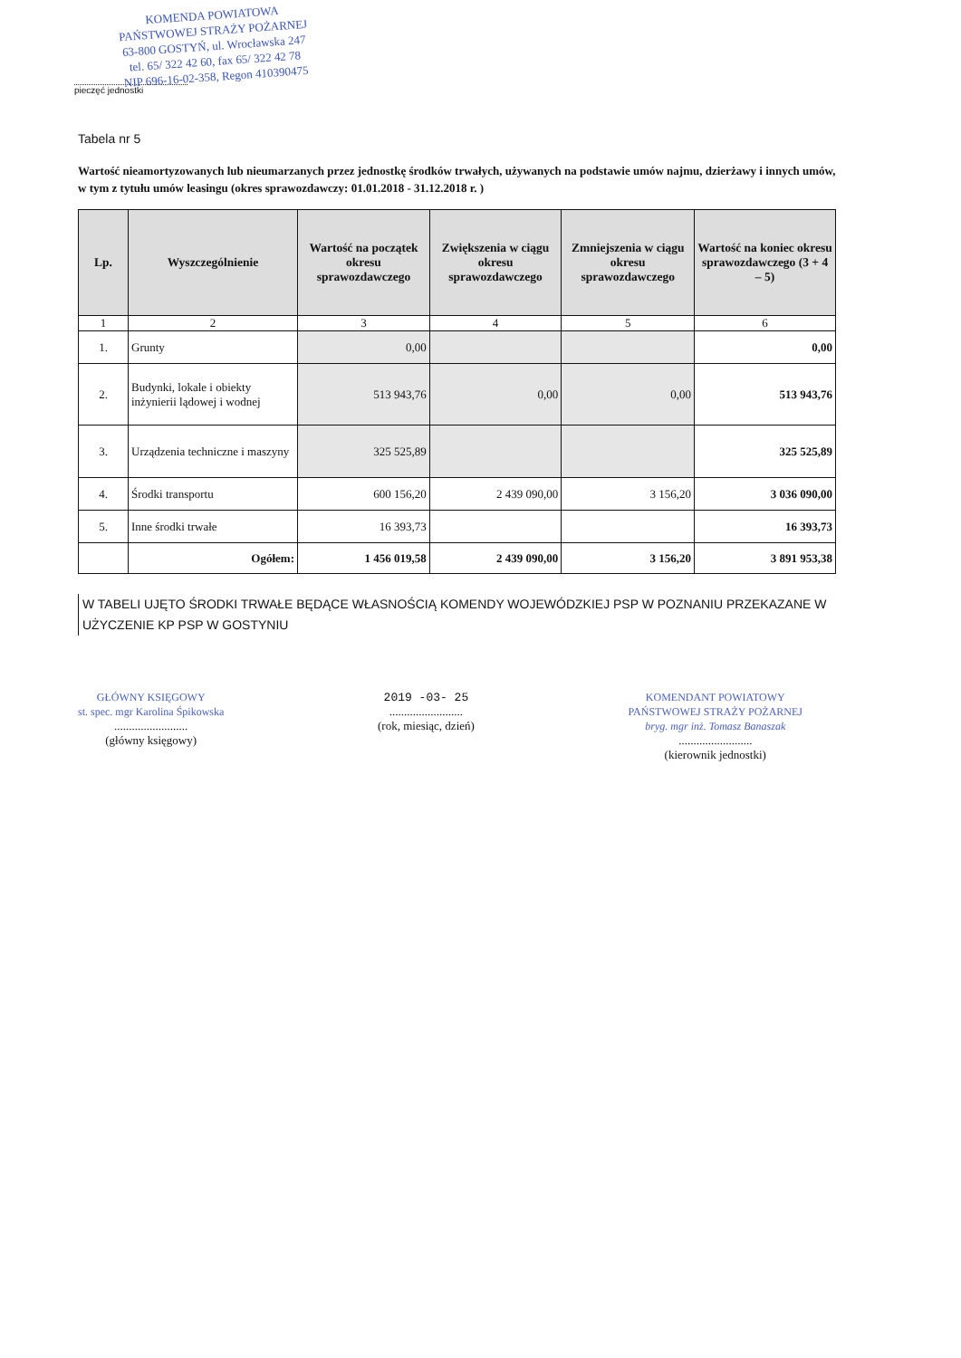KOMENDA POWIATOWA
PAŃSTWOWEJ STRAŻY POŻARNEJ
63-800 GOSTYŃ, ul. Wrocławska 247
tel. 65/ 322 42 60, fax 65/ 322 42 78
NIP 696-16-02-358, Regon 410390475
pieczęć jednostki
Tabela nr 5
Wartość nieamortyzowanych lub nieumarzanych przez jednostkę środków trwałych, używanych na podstawie umów najmu, dzierżawy i innych umów, w tym z tytułu umów leasingu (okres sprawozdawczy: 01.01.2018 - 31.12.2018 r. )
| Lp. | Wyszczególnienie | Wartość na początek okresu sprawozdawczego | Zwiększenia w ciągu okresu sprawozdawczego | Zmniejszenia w ciągu okresu sprawozdawczego | Wartość na koniec okresu sprawozdawczego (3 + 4 – 5) |
| --- | --- | --- | --- | --- | --- |
| 1 | 2 | 3 | 4 | 5 | 6 |
| 1. | Grunty | 0,00 | | | 0,00 |
| 2. | Budynki, lokale i obiekty inżynierii lądowej i wodnej | 513 943,76 | 0,00 | 0,00 | 513 943,76 |
| 3. | Urządzenia techniczne i maszyny | 325 525,89 | | | 325 525,89 |
| 4. | Środki transportu | 600 156,20 | 2 439 090,00 | 3 156,20 | 3 036 090,00 |
| 5. | Inne środki trwałe | 16 393,73 | | | 16 393,73 |
| | Ogółem: | 1 456 019,58 | 2 439 090,00 | 3 156,20 | 3 891 953,38 |
W TABELI UJĘTO ŚRODKI TRWAŁE BĘDĄCE WŁASNOŚCIĄ KOMENDY WOJEWÓDZKIEJ PSP W POZNANIU PRZEKAZANE W UŻYCZENIE KP PSP W GOSTYNIU
GŁÓWNY KSIĘGOWY
st. spec. mgr Karolina Śpikowska
.........................
(główny księgowy)
2019 -03- 25
.........................
(rok, miesiąc, dzień)
KOMENDANT POWIATOWY
PAŃSTWOWEJ STRAŻY POŻARNEJ
bryg. mgr inż. Tomasz Banaszak
.........................
(kierownik jednostki)